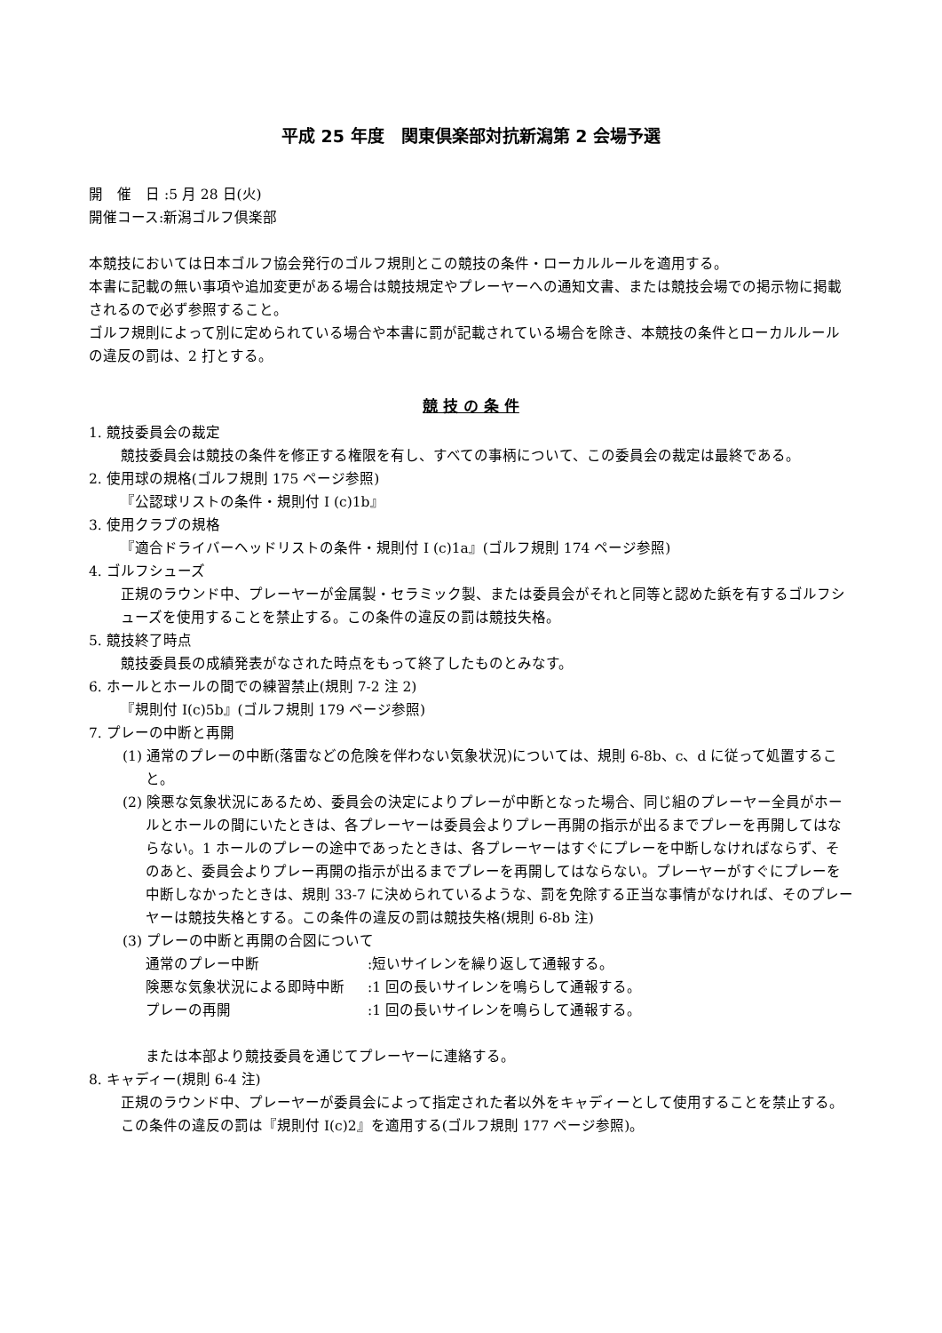平成 25 年度　関東倶楽部対抗新潟第 2 会場予選
開　催　日 :5 月 28 日(火)
開催コース:新潟ゴルフ倶楽部
本競技においては日本ゴルフ協会発行のゴルフ規則とこの競技の条件・ローカルルールを適用する。
本書に記載の無い事項や追加変更がある場合は競技規定やプレーヤーへの通知文書、または競技会場での掲示物に掲載されるので必ず参照すること。
ゴルフ規則によって別に定められている場合や本書に罰が記載されている場合を除き、本競技の条件とローカルルールの違反の罰は、2 打とする。
競 技 の 条 件
1. 競技委員会の裁定
競技委員会は競技の条件を修正する権限を有し、すべての事柄について、この委員会の裁定は最終である。
2. 使用球の規格(ゴルフ規則 175 ページ参照)
『公認球リストの条件・規則付 I (c)1b』
3. 使用クラブの規格
『適合ドライバーヘッドリストの条件・規則付 I (c)1a』(ゴルフ規則 174 ページ参照)
4. ゴルフシューズ
正規のラウンド中、プレーヤーが金属製・セラミック製、または委員会がそれと同等と認めた鋲を有するゴルフシューズを使用することを禁止する。この条件の違反の罰は競技失格。
5. 競技終了時点
競技委員長の成績発表がなされた時点をもって終了したものとみなす。
6. ホールとホールの間での練習禁止(規則 7-2 注 2)
『規則付 I(c)5b』(ゴルフ規則 179 ページ参照)
7. プレーの中断と再開
(1) 通常のプレーの中断(落雷などの危険を伴わない気象状況)については、規則 6-8b、c、d に従って処置すること。
(2) 険悪な気象状況にあるため、委員会の決定によりプレーが中断となった場合、同じ組のプレーヤー全員がホールとホールの間にいたときは、各プレーヤーは委員会よりプレー再開の指示が出るまでプレーを再開してはならない。1 ホールのプレーの途中であったときは、各プレーヤーはすぐにプレーを中断しなければならず、そのあと、委員会よりプレー再開の指示が出るまでプレーを再開してはならない。プレーヤーがすぐにプレーを中断しなかったときは、規則 33-7 に決められているような、罰を免除する正当な事情がなければ、そのプレーヤーは競技失格とする。この条件の違反の罰は競技失格(規則 6-8b 注)
(3) プレーの中断と再開の合図について
通常のプレー中断 :短いサイレンを繰り返して通報する。
険悪な気象状況による即時中断 :1 回の長いサイレンを鳴らして通報する。
プレーの再開 :1 回の長いサイレンを鳴らして通報する。
または本部より競技委員を通じてプレーヤーに連絡する。
8. キャディー(規則 6-4 注)
正規のラウンド中、プレーヤーが委員会によって指定された者以外をキャディーとして使用することを禁止する。この条件の違反の罰は『規則付 I(c)2』を適用する(ゴルフ規則 177 ページ参照)。